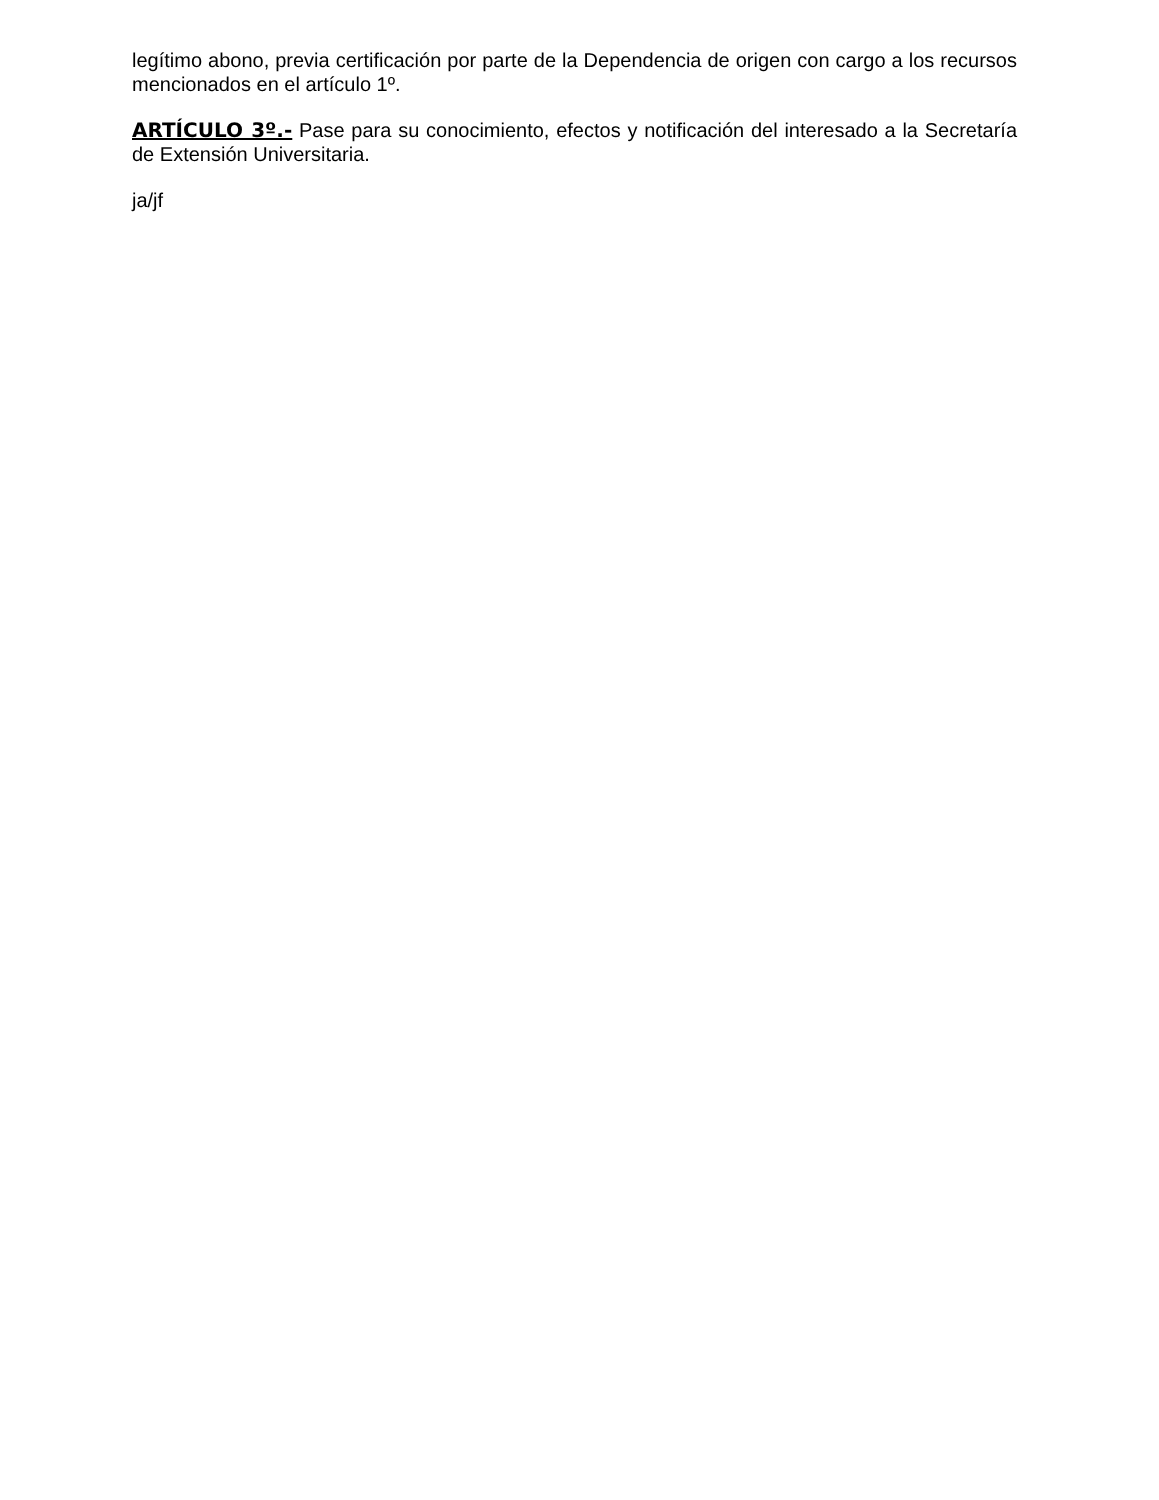legítimo abono, previa certificación por parte de la Dependencia de origen con cargo a los recursos mencionados en el artículo 1º.
ARTÍCULO 3º.- Pase para su conocimiento, efectos y notificación del interesado a la Secretaría de Extensión Universitaria.
ja/jf